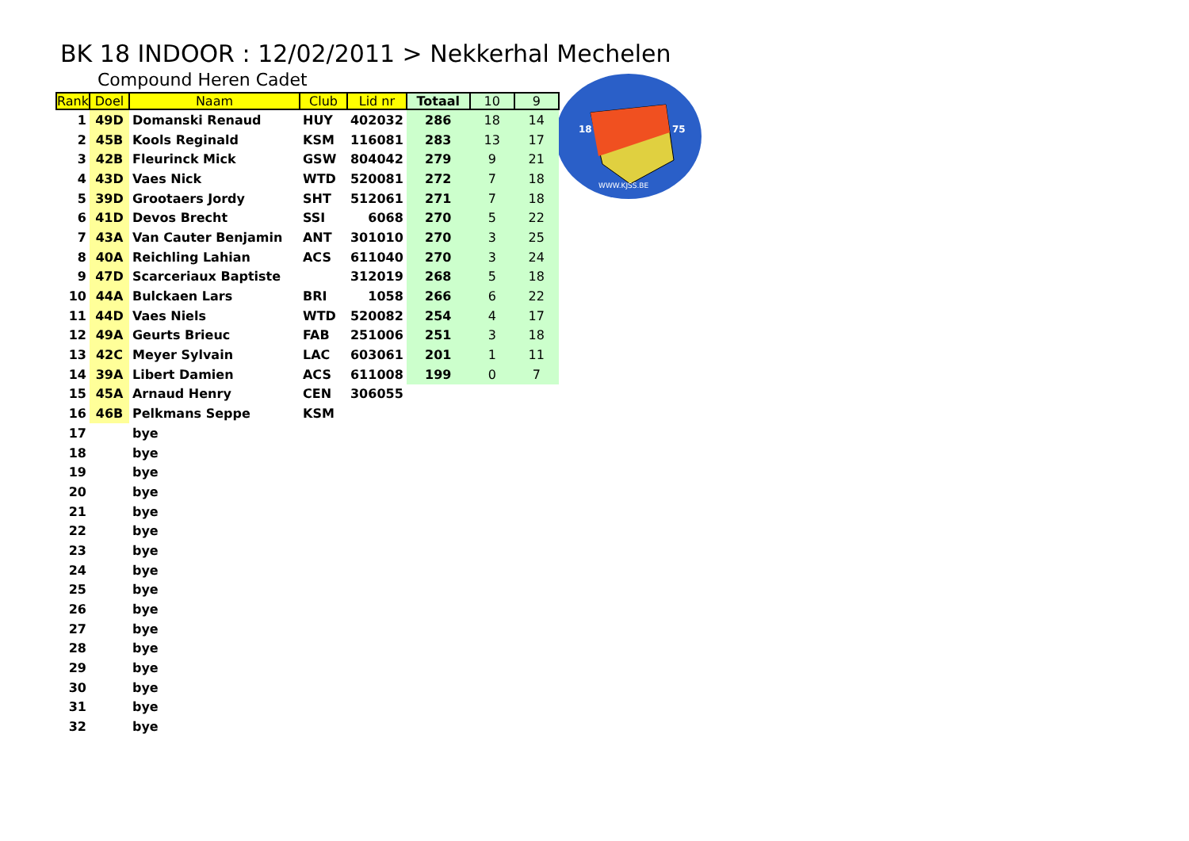BK 18 INDOOR : 12/02/2011 > Nekkerhal Mechelen
Compound Heren Cadet
18
75
WWW.KJSS.BE
| Rank | Doel | Naam | Club | Lid nr | Totaal | 10 | 9 |
| --- | --- | --- | --- | --- | --- | --- | --- |
| 1 | 49D | Domanski Renaud | HUY | 402032 | 286 | 18 | 14 |
| 2 | 45B | Kools Reginald | KSM | 116081 | 283 | 13 | 17 |
| 3 | 42B | Fleurinck Mick | GSW | 804042 | 279 | 9 | 21 |
| 4 | 43D | Vaes Nick | WTD | 520081 | 272 | 7 | 18 |
| 5 | 39D | Grootaers Jordy | SHT | 512061 | 271 | 7 | 18 |
| 6 | 41D | Devos Brecht | SSI | 6068 | 270 | 5 | 22 |
| 7 | 43A | Van Cauter Benjamin | ANT | 301010 | 270 | 3 | 25 |
| 8 | 40A | Reichling Lahian | ACS | 611040 | 270 | 3 | 24 |
| 9 | 47D | Scarceriaux Baptiste | | 312019 | 268 | 5 | 18 |
| 10 | 44A | Bulckaen Lars | BRI | 1058 | 266 | 6 | 22 |
| 11 | 44D | Vaes Niels | WTD | 520082 | 254 | 4 | 17 |
| 12 | 49A | Geurts Brieuc | FAB | 251006 | 251 | 3 | 18 |
| 13 | 42C | Meyer Sylvain | LAC | 603061 | 201 | 1 | 11 |
| 14 | 39A | Libert Damien | ACS | 611008 | 199 | 0 | 7 |
| 15 | 45A | Arnaud Henry | CEN | 306055 | | | |
| 16 | 46B | Pelkmans Seppe | KSM | | | | |
| 17 | | bye | | | | | |
| 18 | | bye | | | | | |
| 19 | | bye | | | | | |
| 20 | | bye | | | | | |
| 21 | | bye | | | | | |
| 22 | | bye | | | | | |
| 23 | | bye | | | | | |
| 24 | | bye | | | | | |
| 25 | | bye | | | | | |
| 26 | | bye | | | | | |
| 27 | | bye | | | | | |
| 28 | | bye | | | | | |
| 29 | | bye | | | | | |
| 30 | | bye | | | | | |
| 31 | | bye | | | | | |
| 32 | | bye | | | | | |